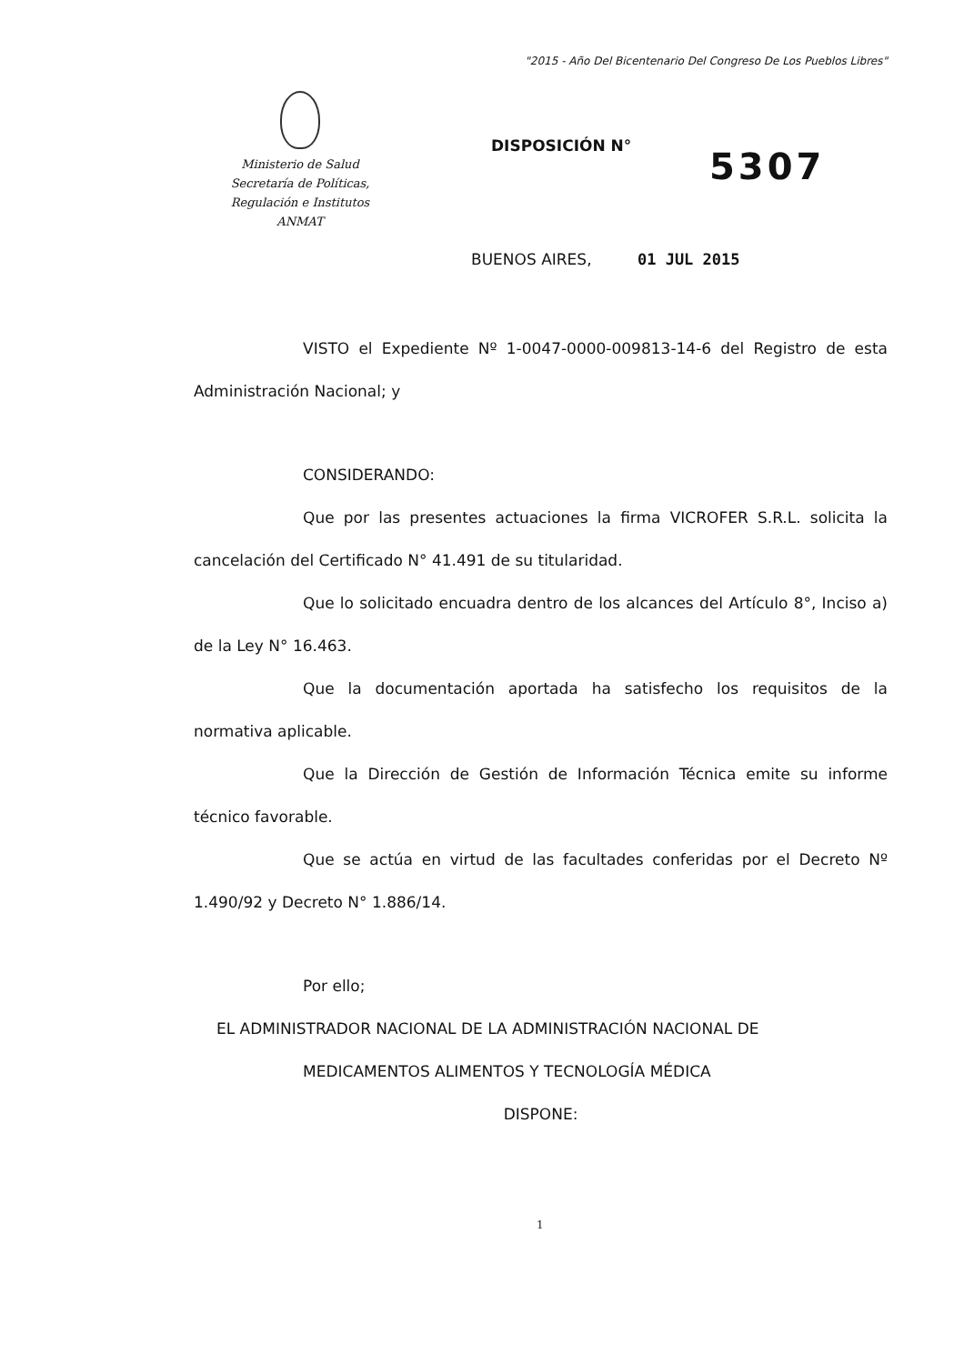"2015 - Año Del Bicentenario Del Congreso De Los Pueblos Libres"
Ministerio de Salud
Secretaría de Políticas,
Regulación e Institutos
ANMAT
DISPOSICIÓN N° 5307
BUENOS AIRES, 01 JUL 2015
VISTO el Expediente Nº 1-0047-0000-009813-14-6 del Registro de esta Administración Nacional; y
CONSIDERANDO:
Que por las presentes actuaciones la firma VICROFER S.R.L. solicita la cancelación del Certificado N° 41.491 de su titularidad.
Que lo solicitado encuadra dentro de los alcances del Artículo 8°, Inciso a) de la Ley N° 16.463.
Que la documentación aportada ha satisfecho los requisitos de la normativa aplicable.
Que la Dirección de Gestión de Información Técnica emite su informe técnico favorable.
Que se actúa en virtud de las facultades conferidas por el Decreto Nº 1.490/92 y Decreto N° 1.886/14.
Por ello;
EL ADMINISTRADOR NACIONAL DE LA ADMINISTRACIÓN NACIONAL DE
MEDICAMENTOS ALIMENTOS Y TECNOLOGÍA MÉDICA
DISPONE:
1